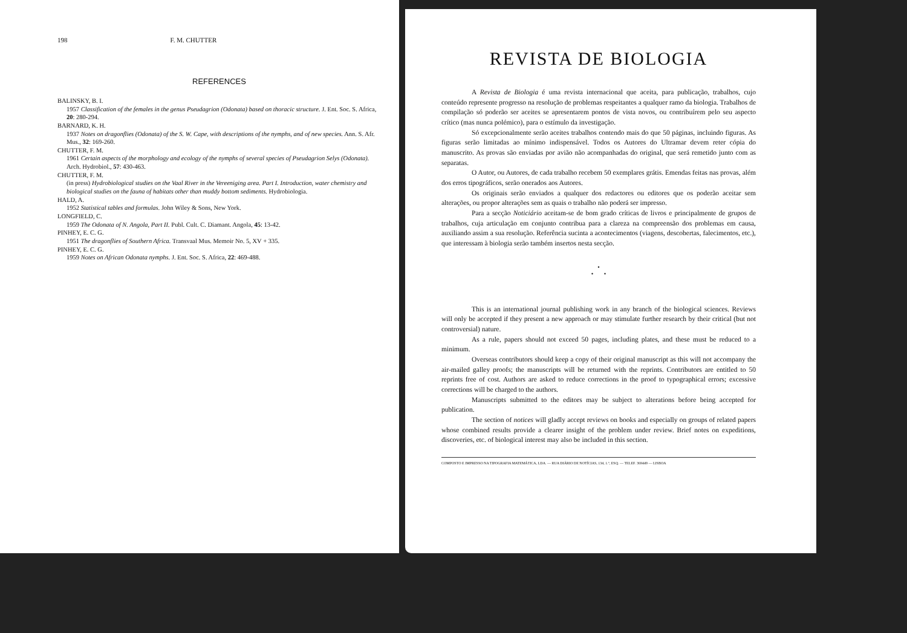198 F. M. CHUTTER
REFERENCES
BALINSKY, B. I.
1957 Classification of the females in the genus Pseudagrion (Odonata) based on thoracic structure. J. Ent. Soc. S. Africa, 20: 280-294.
BARNARD, K. H.
1937 Notes on dragonflies (Odonata) of the S. W. Cape, with descriptions of the nymphs, and of new species. Ann. S. Afr. Mus., 32: 169-260.
CHUTTER, F. M.
1961 Certain aspects of the morphology and ecology of the nymphs of several species of Pseudagrion Selys (Odonata). Arch. Hydrobiol., 57: 430-463.
CHUTTER, F. M.
(in press) Hydrobiological studies on the Vaal River in the Vereeniging area. Part I. Introduction, water chemistry and biological studies on the fauna of habitats other than muddy bottom sediments. Hydrobiologia.
HALD, A.
1952 Statistical tables and formulas. John Wiley & Sons, New York.
LONGFIELD, C.
1959 The Odonata of N. Angola, Part II. Publ. Cult. C. Diamant. Angola, 45: 13-42.
PINHEY, E. C. G.
1951 The dragonflies of Southern Africa. Transvaal Mus. Memoir No. 5, XV + 335.
PINHEY, E. C. G.
1959 Notes on African Odonata nymphs. J. Ent. Soc. S. Africa, 22: 469-488.
REVISTA DE BIOLOGIA
A Revista de Biologia é uma revista internacional que aceita, para publicação, trabalhos, cujo conteúdo represente progresso na resolução de problemas respeitantes a qualquer ramo da biologia. Trabalhos de compilação só poderão ser aceites se apresentarem pontos de vista novos, ou contribuírem pelo seu aspecto crítico (mas nunca polémico), para o estímulo da investigação.
Só excepcionalmente serão aceites trabalhos contendo mais do que 50 páginas, incluindo figuras. As figuras serão limitadas ao mínimo indispensável. Todos os Autores do Ultramar devem reter cópia do manuscrito. As provas são enviadas por avião não acompanhadas do original, que será remetido junto com as separatas.
O Autor, ou Autores, de cada trabalho recebem 50 exemplares grátis. Emendas feitas nas provas, além dos erros tipográficos, serão onerados aos Autores.
Os originais serão enviados a qualquer dos redactores ou editores que os poderão aceitar sem alterações, ou propor alterações sem as quais o trabalho não poderá ser impresso.
Para a secção Noticiário aceitam-se de bom grado críticas de livros e principalmente de grupos de trabalhos, cuja articulação em conjunto contribua para a clareza na compreensão dos problemas em causa, auxiliando assim a sua resolução. Referência sucinta a acontecimentos (viagens, descobertas, falecimentos, etc.), que interessam à biologia serão também insertos nesta secção.
•
• •
This is an international journal publishing work in any branch of the biological sciences. Reviews will only be accepted if they present a new approach or may stimulate further research by their critical (but not controversial) nature.
As a rule, papers should not exceed 50 pages, including plates, and these must be reduced to a minimum.
Overseas contributors should keep a copy of their original manuscript as this will not accompany the air-mailed galley proofs; the manuscripts will be returned with the reprints. Contributors are entitled to 50 reprints free of cost. Authors are asked to reduce corrections in the proof to typographical errors; excessive corrections will be charged to the authors.
Manuscripts submitted to the editors may be subject to alterations before being accepted for publication.
The section of notices will gladly accept reviews on books and especially on groups of related papers whose combined results provide a clearer insight of the problem under review. Brief notes on expeditions, discoveries, etc. of biological interest may also be included in this section.
COMPOSTO E IMPRESSO NA TIPOGRAFIA MATEMÁTICA, LDA. — RUA DIÁRIO DE NOTÍCIAS, 134, 1.º, ESQ. — TELEF. 369449 — LISBOA